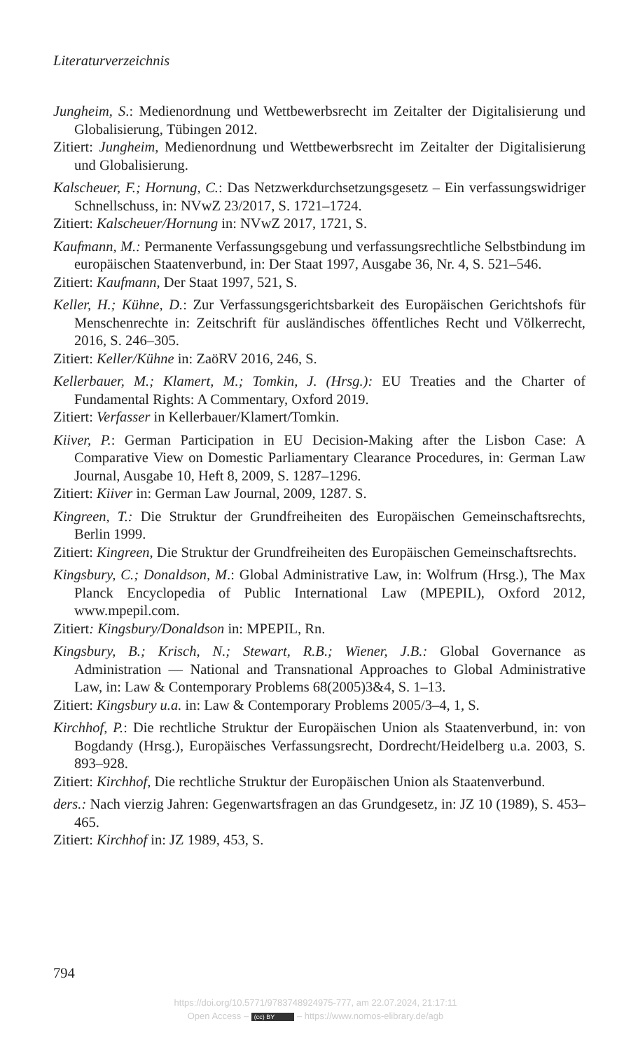Literaturverzeichnis
Jungheim, S.: Medienordnung und Wettbewerbsrecht im Zeitalter der Digitalisierung und Globalisierung, Tübingen 2012.
Zitiert: Jungheim, Medienordnung und Wettbewerbsrecht im Zeitalter der Digitalisierung und Globalisierung.
Kalscheuer, F.; Hornung, C.: Das Netzwerkdurchsetzungsgesetz – Ein verfassungswidriger Schnellschuss, in: NVwZ 23/2017, S. 1721–1724.
Zitiert: Kalscheuer/Hornung in: NVwZ 2017, 1721, S.
Kaufmann, M.: Permanente Verfassungsgebung und verfassungsrechtliche Selbstbindung im europäischen Staatenverbund, in: Der Staat 1997, Ausgabe 36, Nr. 4, S. 521–546.
Zitiert: Kaufmann, Der Staat 1997, 521, S.
Keller, H.; Kühne, D.: Zur Verfassungsgerichtsbarkeit des Europäischen Gerichtshofs für Menschenrechte in: Zeitschrift für ausländisches öffentliches Recht und Völkerrecht, 2016, S. 246–305.
Zitiert: Keller/Kühne in: ZaöRV 2016, 246, S.
Kellerbauer, M.; Klamert, M.; Tomkin, J. (Hrsg.): EU Treaties and the Charter of Fundamental Rights: A Commentary, Oxford 2019.
Zitiert: Verfasser in Kellerbauer/Klamert/Tomkin.
Kiiver, P.: German Participation in EU Decision-Making after the Lisbon Case: A Comparative View on Domestic Parliamentary Clearance Procedures, in: German Law Journal, Ausgabe 10, Heft 8, 2009, S. 1287–1296.
Zitiert: Kiiver in: German Law Journal, 2009, 1287. S.
Kingreen, T.: Die Struktur der Grundfreiheiten des Europäischen Gemeinschaftsrechts, Berlin 1999.
Zitiert: Kingreen, Die Struktur der Grundfreiheiten des Europäischen Gemeinschaftsrechts.
Kingsbury, C.; Donaldson, M.: Global Administrative Law, in: Wolfrum (Hrsg.), The Max Planck Encyclopedia of Public International Law (MPEPIL), Oxford 2012, www.mpepil.com.
Zitiert: Kingsbury/Donaldson in: MPEPIL, Rn.
Kingsbury, B.; Krisch, N.; Stewart, R.B.; Wiener, J.B.: Global Governance as Administration — National and Transnational Approaches to Global Administrative Law, in: Law & Contemporary Problems 68(2005)3&4, S. 1–13.
Zitiert: Kingsbury u.a. in: Law & Contemporary Problems 2005/3–4, 1, S.
Kirchhof, P.: Die rechtliche Struktur der Europäischen Union als Staatenverbund, in: von Bogdandy (Hrsg.), Europäisches Verfassungsrecht, Dordrecht/Heidelberg u.a. 2003, S. 893–928.
Zitiert: Kirchhof, Die rechtliche Struktur der Europäischen Union als Staatenverbund.
ders.: Nach vierzig Jahren: Gegenwartsfragen an das Grundgesetz, in: JZ 10 (1989), S. 453–465.
Zitiert: Kirchhof in: JZ 1989, 453, S.
794
https://doi.org/10.5771/9783748924975-777, am 22.07.2024, 21:17:11
Open Access – (cc) BY – https://www.nomos-elibrary.de/agb